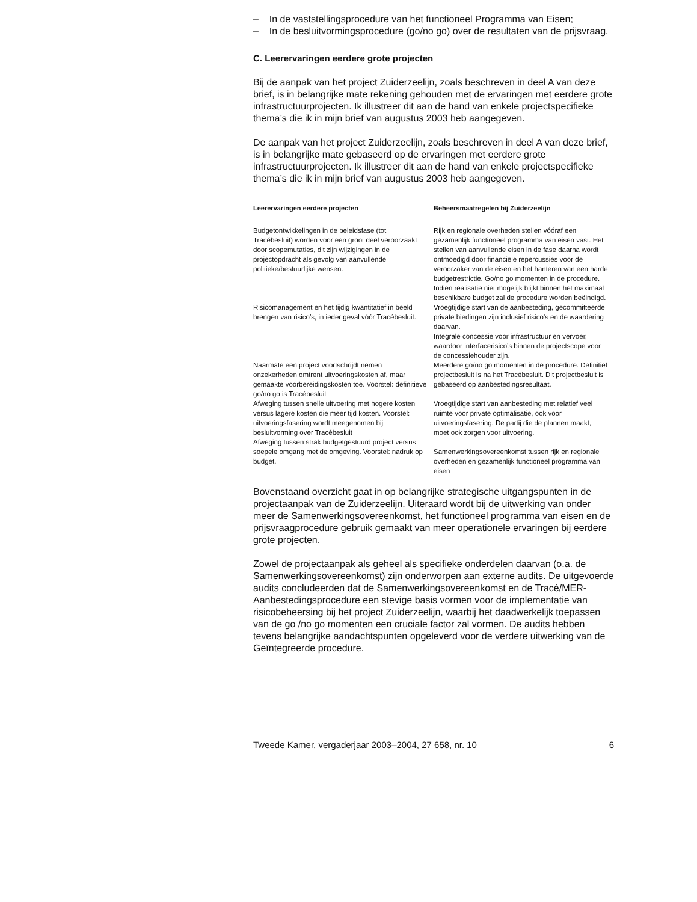– In de vaststellingsprocedure van het functioneel Programma van Eisen;
– In de besluitvormingsprocedure (go/no go) over de resultaten van de prijsvraag.
C. Leerervaringen eerdere grote projecten
Bij de aanpak van het project Zuiderzeelijn, zoals beschreven in deel A van deze brief, is in belangrijke mate rekening gehouden met de ervaringen met eerdere grote infrastructuurprojecten. Ik illustreer dit aan de hand van enkele projectspecifieke thema’s die ik in mijn brief van augustus 2003 heb aangegeven.
De aanpak van het project Zuiderzeelijn, zoals beschreven in deel A van deze brief, is in belangrijke mate gebaseerd op de ervaringen met eerdere grote infrastructuurprojecten. Ik illustreer dit aan de hand van enkele projectspecifieke thema’s die ik in mijn brief van augustus 2003 heb aangegeven.
| Leerervaringen eerdere projecten | Beheersmaatregelen bij Zuiderzeelijn |
| --- | --- |
| Budgetontwikkelingen in de beleidsfase (tot Tracébesluit) worden voor een groot deel veroorzaakt door scopemutaties, dit zijn wijzigingen in de projectopdracht als gevolg van aanvullende politieke/bestuurlijke wensen. | Rijk en regionale overheden stellen vóóraf een gezamenlijk functioneel programma van eisen vast. Het stellen van aanvullende eisen in de fase daarna wordt ontmoedigd door financiële repercussies voor de veroorzaker van de eisen en het hanteren van een harde budgetrestrictie. Go/no go momenten in de procedure. Indien realisatie niet mogelijk blijkt binnen het maximaal beschikbare budget zal de procedure worden beëindigd. |
| Risicomanagement en het tijdig kwantitatief in beeld brengen van risico’s, in ieder geval vóór Tracébesluit. | Vroegtijdige start van de aanbesteding, gecommitteerde private biedingen zijn inclusief risico’s en de waardering daarvan. Integrale concessie voor infrastructuur en vervoer, waardoor interfacerisico’s binnen de projectscope voor de concessiehouder zijn. |
| Naarmate een project voortschrijdt nemen onzekerheden omtrent uitvoeringskosten af, maar gemaakte voorbereidingskosten toe. Voorstel: definitieve go/no go is Tracébesluit | Meerdere go/no go momenten in de procedure. Definitief projectbesluit is na het Tracébesluit. Dit projectbesluit is gebaseerd op aanbestedingsresultaat. |
| Afweging tussen snelle uitvoering met hogere kosten versus lagere kosten die meer tijd kosten. Voorstel: uitvoeringsfasering wordt meegenomen bij besluitvorming over Tracébesluit | Vroegtijdige start van aanbesteding met relatief veel ruimte voor private optimalisatie, ook voor uitvoeringsfasering. De partij die de plannen maakt, moet ook zorgen voor uitvoering. |
| Afweging tussen strak budgetgestuurd project versus soepele omgang met de omgeving. Voorstel: nadruk op budget. | Samenwerkingsovereenkomst tussen rijk en regionale overheden en gezamenlijk functioneel programma van eisen |
Bovenstaand overzicht gaat in op belangrijke strategische uitgangspunten in de projectaanpak van de Zuiderzeelijn. Uiteraard wordt bij de uitwerking van onder meer de Samenwerkingsovereenkomst, het functioneel programma van eisen en de prijsvraagprocedure gebruik gemaakt van meer operationele ervaringen bij eerdere grote projecten.
Zowel de projectaanpak als geheel als specifieke onderdelen daarvan (o.a. de Samenwerkingsovereenkomst) zijn onderworpen aan externe audits. De uitgevoerde audits concludeerden dat de Samenwerkingsovereenkomst en de Tracé/MER-Aanbestedingsprocedure een stevige basis vormen voor de implementatie van risicobeheersing bij het project Zuiderzeelijn, waarbij het daadwerkelijk toepassen van de go /no go momenten een cruciale factor zal vormen. De audits hebben tevens belangrijke aandachtspunten opgeleverd voor de verdere uitwerking van de Geïntegreerde procedure.
Tweede Kamer, vergaderjaar 2003–2004, 27 658, nr. 10 6